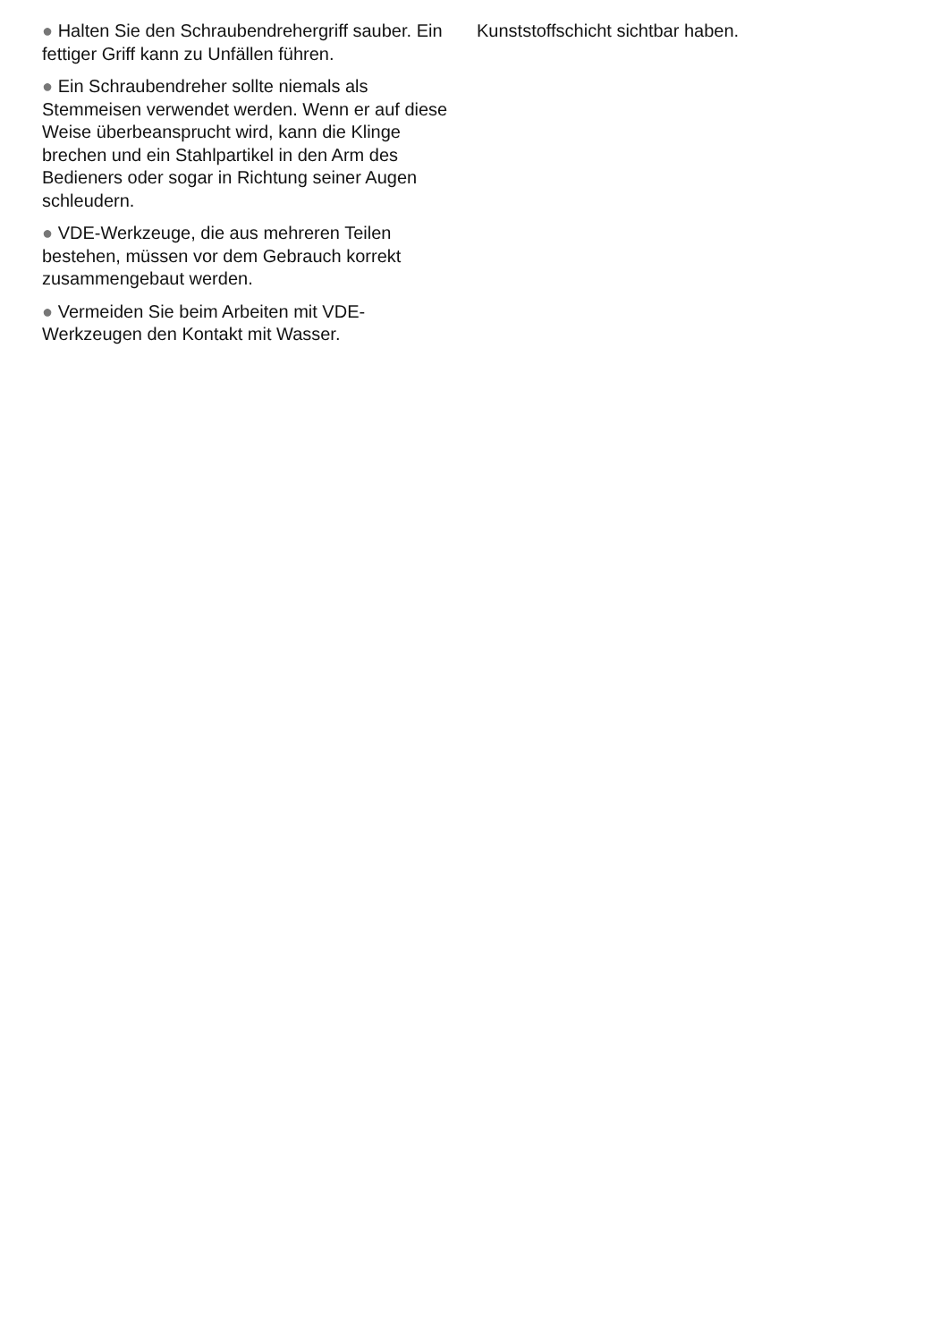● Halten Sie den Schraubendrehergriff sauber. Ein fettiger Griff kann zu Unfällen führen.
● Ein Schraubendreher sollte niemals als Stemmeisen verwendet werden. Wenn er auf diese Weise überbeansprucht wird, kann die Klinge brechen und ein Stahlpartikel in den Arm des Bedieners oder sogar in Richtung seiner Augen schleudern.
● VDE-Werkzeuge, die aus mehreren Teilen bestehen, müssen vor dem Gebrauch korrekt zusammengebaut werden.
● Vermeiden Sie beim Arbeiten mit VDE-Werkzeugen den Kontakt mit Wasser.
Kunststoffschicht sichtbar haben.